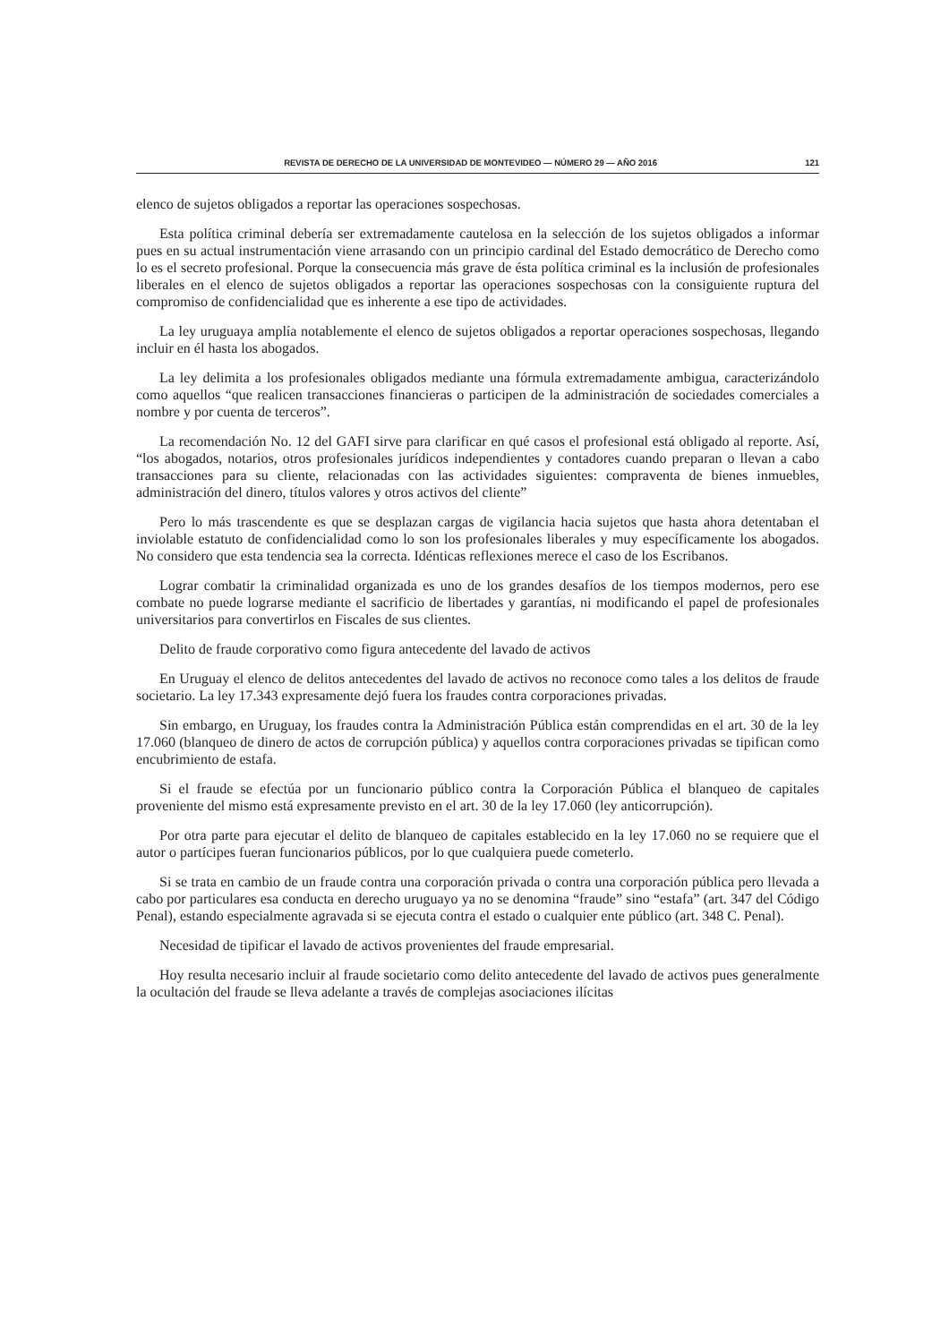REVISTA DE DERECHO DE LA UNIVERSIDAD DE MONTEVIDEO — NÚMERO 29 — AÑO 2016 121
elenco de sujetos obligados a reportar las operaciones sospechosas.
Esta política criminal debería ser extremadamente cautelosa en la selección de los sujetos obligados a informar pues en su actual instrumentación viene arrasando con un principio cardinal del Estado democrático de Derecho como lo es el secreto profesional. Porque la consecuencia más grave de ésta política criminal es la inclusión de profesionales liberales en el elenco de sujetos obligados a reportar las operaciones sospechosas con la consiguiente ruptura del compromiso de confidencialidad que es inherente a ese tipo de actividades.
La ley uruguaya amplía notablemente el elenco de sujetos obligados a reportar operaciones sospechosas, llegando incluir en él hasta los abogados.
La ley delimita a los profesionales obligados mediante una fórmula extremadamente ambigua, caracterizándolo como aquellos “que realicen transacciones financieras o participen de la administración de sociedades comerciales a nombre y por cuenta de terceros”.
La recomendación No. 12 del GAFI sirve para clarificar en qué casos el profesional está obligado al reporte. Así, “los abogados, notarios, otros profesionales jurídicos independientes y contadores cuando preparan o llevan a cabo transacciones para su cliente, relacionadas con las actividades siguientes: compraventa de bienes inmuebles, administración del dinero, títulos valores y otros activos del cliente”
Pero lo más trascendente es que se desplazan cargas de vigilancia hacia sujetos que hasta ahora detentaban el inviolable estatuto de confidencialidad como lo son los profesionales liberales y muy específicamente los abogados. No considero que esta tendencia sea la correcta. Idénticas reflexiones merece el caso de los Escribanos.
Lograr combatir la criminalidad organizada es uno de los grandes desafíos de los tiempos modernos, pero ese combate no puede lograrse mediante el sacrificio de libertades y garantías, ni modificando el papel de profesionales universitarios para convertirlos en Fiscales de sus clientes.
Delito de fraude corporativo como figura antecedente del lavado de activos
En Uruguay el elenco de delitos antecedentes del lavado de activos no reconoce como tales a los delitos de fraude societario. La ley 17.343 expresamente dejó fuera los fraudes contra corporaciones privadas.
Sin embargo, en Uruguay, los fraudes contra la Administración Pública están comprendidas en el art. 30 de la ley 17.060 (blanqueo de dinero de actos de corrupción pública) y aquellos contra corporaciones privadas se tipifican como encubrimiento de estafa.
Si el fraude se efectúa por un funcionario público contra la Corporación Pública el blanqueo de capitales proveniente del mismo está expresamente previsto en el art. 30 de la ley 17.060 (ley anticorrupción).
Por otra parte para ejecutar el delito de blanqueo de capitales establecido en la ley 17.060 no se requiere que el autor o partícipes fueran funcionarios públicos, por lo que cualquiera puede cometerlo.
Si se trata en cambio de un fraude contra una corporación privada o contra una corporación pública pero llevada a cabo por particulares esa conducta en derecho uruguayo ya no se denomina “fraude” sino “estafa” (art. 347 del Código Penal), estando especialmente agravada si se ejecuta contra el estado o cualquier ente público (art. 348 C. Penal).
Necesidad de tipificar el lavado de activos provenientes del fraude empresarial.
Hoy resulta necesario incluir al fraude societario como delito antecedente del lavado de activos pues generalmente la ocultación del fraude se lleva adelante a través de complejas asociaciones ilícitas